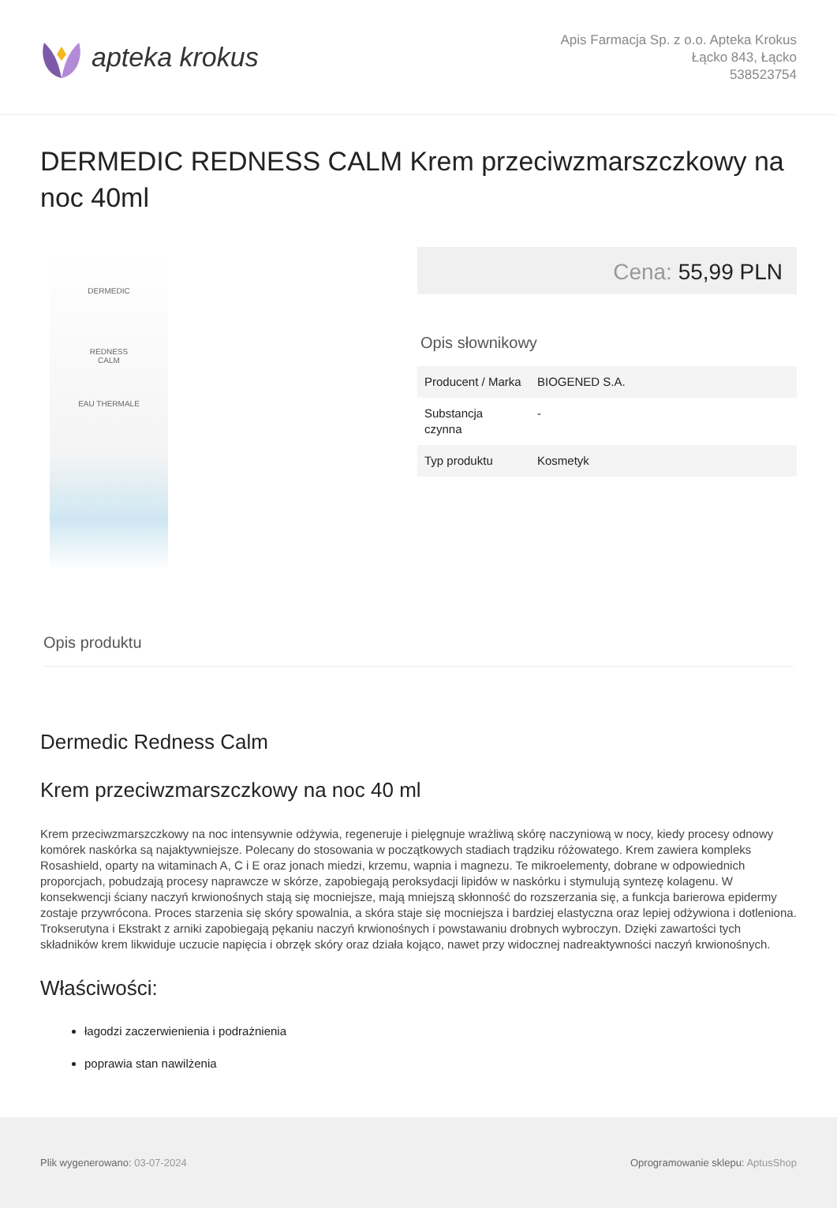apteka krokus
Apis Farmacja Sp. z o.o. Apteka Krokus
Łącko 843, Łącko
538523754
DERMEDIC REDNESS CALM Krem przeciwzmarszczkowy na noc 40ml
DERMEDIC
REDNESS
CALM
EAU THERMALE
Cena: 55,99 PLN
Opis słownikowy
| Producent / Marka | BIOGENED S.A. |
| Substancja czynna | - |
| Typ produktu | Kosmetyk |
Opis produktu
Dermedic Redness Calm
Krem przeciwzmarszczkowy na noc 40 ml
Krem przeciwzmarszczkowy na noc intensywnie odżywia, regeneruje i pielęgnuje wrażliwą skórę naczyniową w nocy, kiedy procesy odnowy komórek naskórka są najaktywniejsze. Polecany do stosowania w początkowych stadiach trądziku różowatego. Krem zawiera kompleks Rosashield, oparty na witaminach A, C i E oraz jonach miedzi, krzemu, wapnia i magnezu. Te mikroelementy, dobrane w odpowiednich proporcjach, pobudzają procesy naprawcze w skórze, zapobiegają peroksydacji lipidów w naskórku i stymulują syntezę kolagenu. W konsekwencji ściany naczyń krwionośnych stają się mocniejsze, mają mniejszą skłonność do rozszerzania się, a funkcja barierowa epidermy zostaje przywrócona. Proces starzenia się skóry spowalnia, a skóra staje się mocniejsza i bardziej elastyczna oraz lepiej odżywiona i dotleniona. Trokserutyna i Ekstrakt z arniki zapobiegają pękaniu naczyń krwionośnych i powstawaniu drobnych wybroczyn. Dzięki zawartości tych składników krem likwiduje uczucie napięcia i obrzęk skóry oraz działa kojąco, nawet przy widocznej nadreaktywności naczyń krwionośnych.
Właściwości:
łagodzi zaczerwienienia i podrażnienia
poprawia stan nawilżenia
Plik wygenerowano: 03-07-2024 Oprogramowanie sklepu: AptusShop